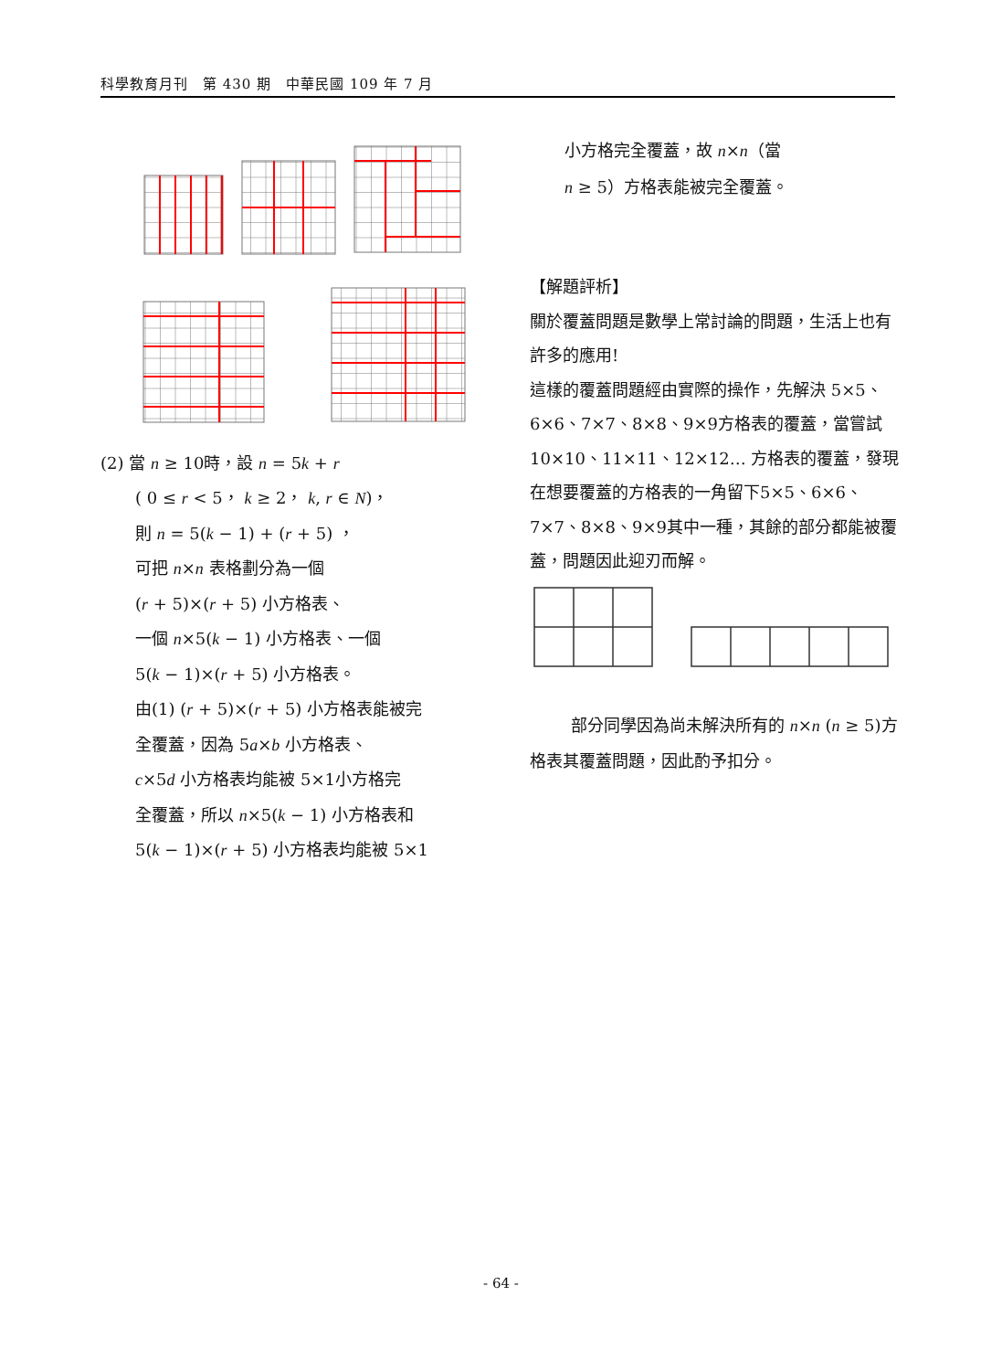科學教育月刊　第 430 期　中華民國 109 年 7 月
(2) 當 n ≥ 10時，設 n = 5k + r
( 0 ≤ r < 5， k ≥ 2， k, r ∈ N)，
則 n = 5(k − 1) + (r + 5) ，
可把 n×n 表格劃分為一個
(r + 5)×(r + 5) 小方格表、
一個 n×5(k − 1) 小方格表、一個
5(k − 1)×(r + 5) 小方格表。
由(1) (r + 5)×(r + 5) 小方格表能被完
全覆蓋，因為 5a×b 小方格表、
c×5d 小方格表均能被 5×1小方格完
全覆蓋，所以 n×5(k − 1) 小方格表和
5(k − 1)×(r + 5) 小方格表均能被 5×1
小方格完全覆蓋，故 n×n（當
n ≥ 5）方格表能被完全覆蓋。
【解題評析】
關於覆蓋問題是數學上常討論的問題，生活上也有許多的應用!
這樣的覆蓋問題經由實際的操作，先解決 5×5、6×6、7×7、8×8、9×9方格表的覆蓋，當嘗試10×10、11×11、12×12… 方格表的覆蓋，發現在想要覆蓋的方格表的一角留下5×5、6×6、7×7、8×8、9×9其中一種，其餘的部分都能被覆蓋，問題因此迎刃而解。
部分同學因為尚未解決所有的 n×n (n ≥ 5)方格表其覆蓋問題，因此酌予扣分。
- 64 -